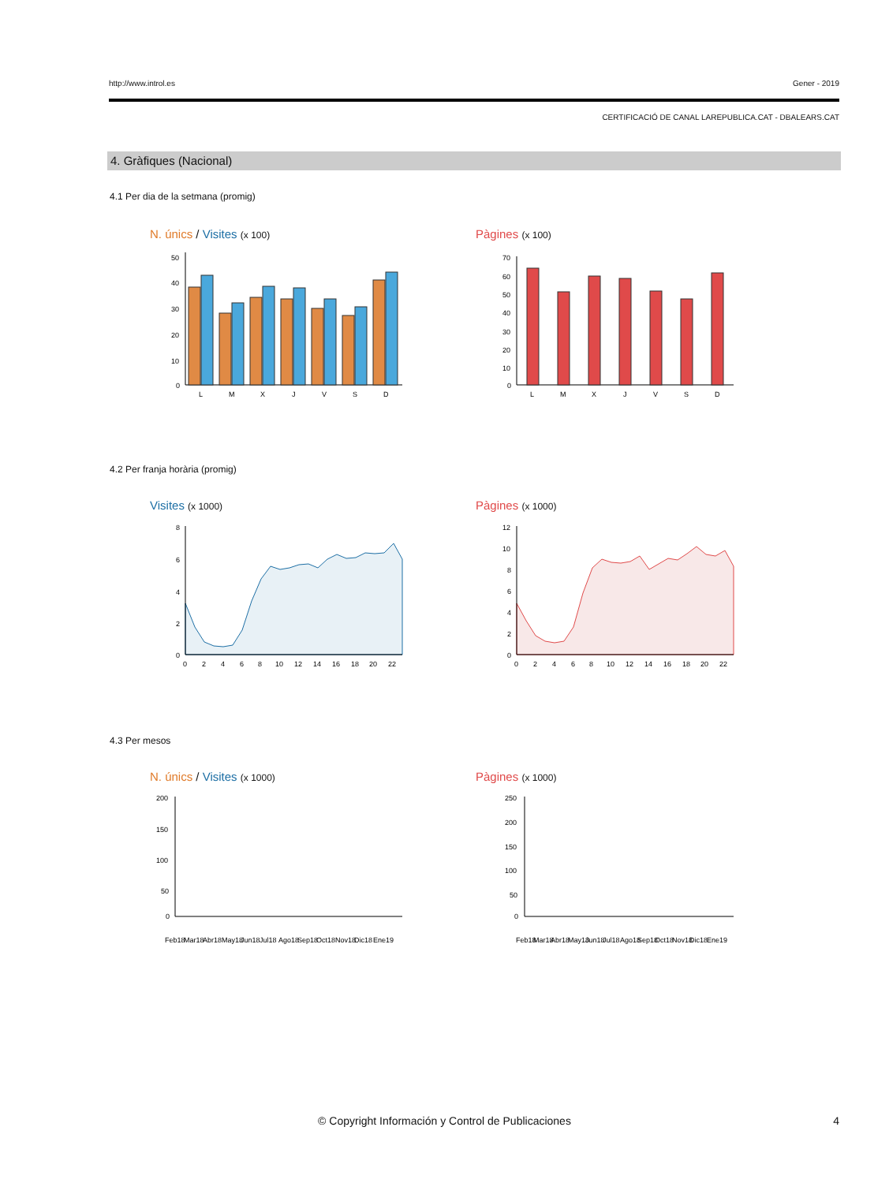http://www.introl.es Gener - 2019
CERTIFICACIÓ DE CANAL LAREPUBLICA.CAT - DBALEARS.CAT
4. Gràfiques (Nacional)
4.1 Per dia de la setmana (promig)
N. únics / Visites (x 100) Pàgines (x 100)
50
40
30
20
10
0
L
M
X
J
V
S
D
70
60
50
40
30
20
10
0
L
M
X
J
V
S
D
4.2 Per franja horària (promig)
Visites (x 1000) Pàgines (x 1000)
8
6
4
2
0
0
2
4
6
8
10
12
14
16
18
20
22
12
10
8
6
4
2
0
0
2
4
6
8
10
12
14
16
18
20
22
4.3 Per mesos
N. únics / Visites (x 1000) Pàgines (x 1000)
200
150
100
50
0
Feb18
Mar18
Abr18
May18
Jun18
Jul18
Ago18
Sep18
Oct18
Nov18
Dic18
Ene19
250
200
150
100
50
0
Feb18
Mar18
Abr18
May18
Jun18
Jul18
Ago18
Sep18
Oct18
Nov18
Dic18
Ene19
© Copyright Información y Control de Publicaciones
4